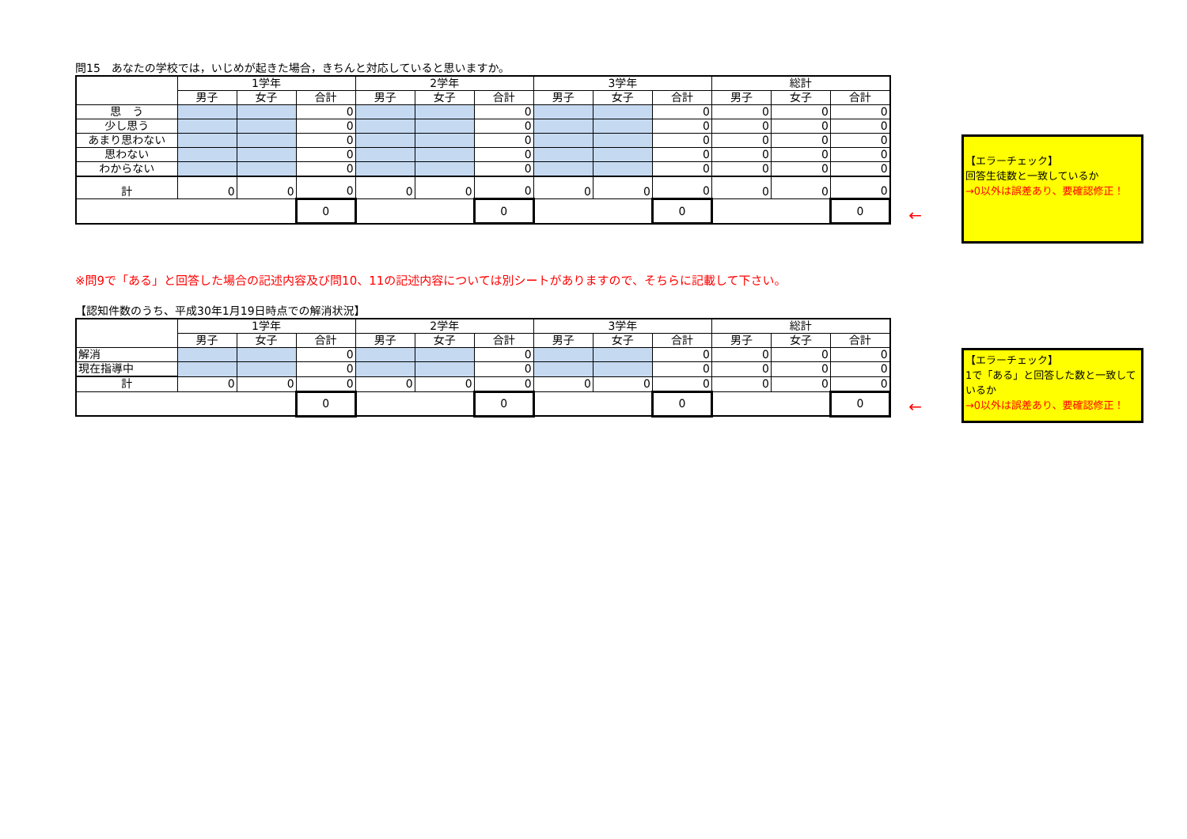問15　あなたの学校では，いじめが起きた場合，きちんと対応していると思いますか。
| | 1学年 | | | 2学年 | | | 3学年 | | | 総計 | | |
| --- | --- | --- | --- | --- | --- | --- | --- | --- | --- | --- | --- | --- |
| | 男子 | 女子 | 合計 | 男子 | 女子 | 合計 | 男子 | 女子 | 合計 | 男子 | 女子 | 合計 |
| 思 う | | | 0 | | | 0 | | | 0 | 0 | 0 | 0 |
| 少し思う | | | 0 | | | 0 | | | 0 | 0 | 0 | 0 |
| あまり思わない | | | 0 | | | 0 | | | 0 | 0 | 0 | 0 |
| 思わない | | | 0 | | | 0 | | | 0 | 0 | 0 | 0 |
| わからない | | | 0 | | | 0 | | | 0 | 0 | 0 | 0 |
| 計 | 0 | 0 | 0 | 0 | 0 | 0 | 0 | 0 | 0 | 0 | 0 | 0 |
| | | | 0 | | | 0 | | | 0 | | | 0 |
←
【エラーチェック】
回答生徒数と一致しているか
→0以外は誤差あり、要確認修正！
※問9で「ある」と回答した場合の記述内容及び問10、11の記述内容については別シートがありますので、そちらに記載して下さい。
【認知件数のうち、平成30年1月19日時点での解消状況】
| | 1学年 | | | 2学年 | | | 3学年 | | | 総計 | | |
| --- | --- | --- | --- | --- | --- | --- | --- | --- | --- | --- | --- | --- |
| | 男子 | 女子 | 合計 | 男子 | 女子 | 合計 | 男子 | 女子 | 合計 | 男子 | 女子 | 合計 |
| 解消 | | | 0 | | | 0 | | | 0 | 0 | 0 | 0 |
| 現在指導中 | | | 0 | | | 0 | | | 0 | 0 | 0 | 0 |
| 計 | 0 | 0 | 0 | 0 | 0 | 0 | 0 | 0 | 0 | 0 | 0 | 0 |
| | | | 0 | | | 0 | | | 0 | | | 0 |
←
【エラーチェック】
1で「ある」と回答した数と一致しているか
→0以外は誤差あり、要確認修正！